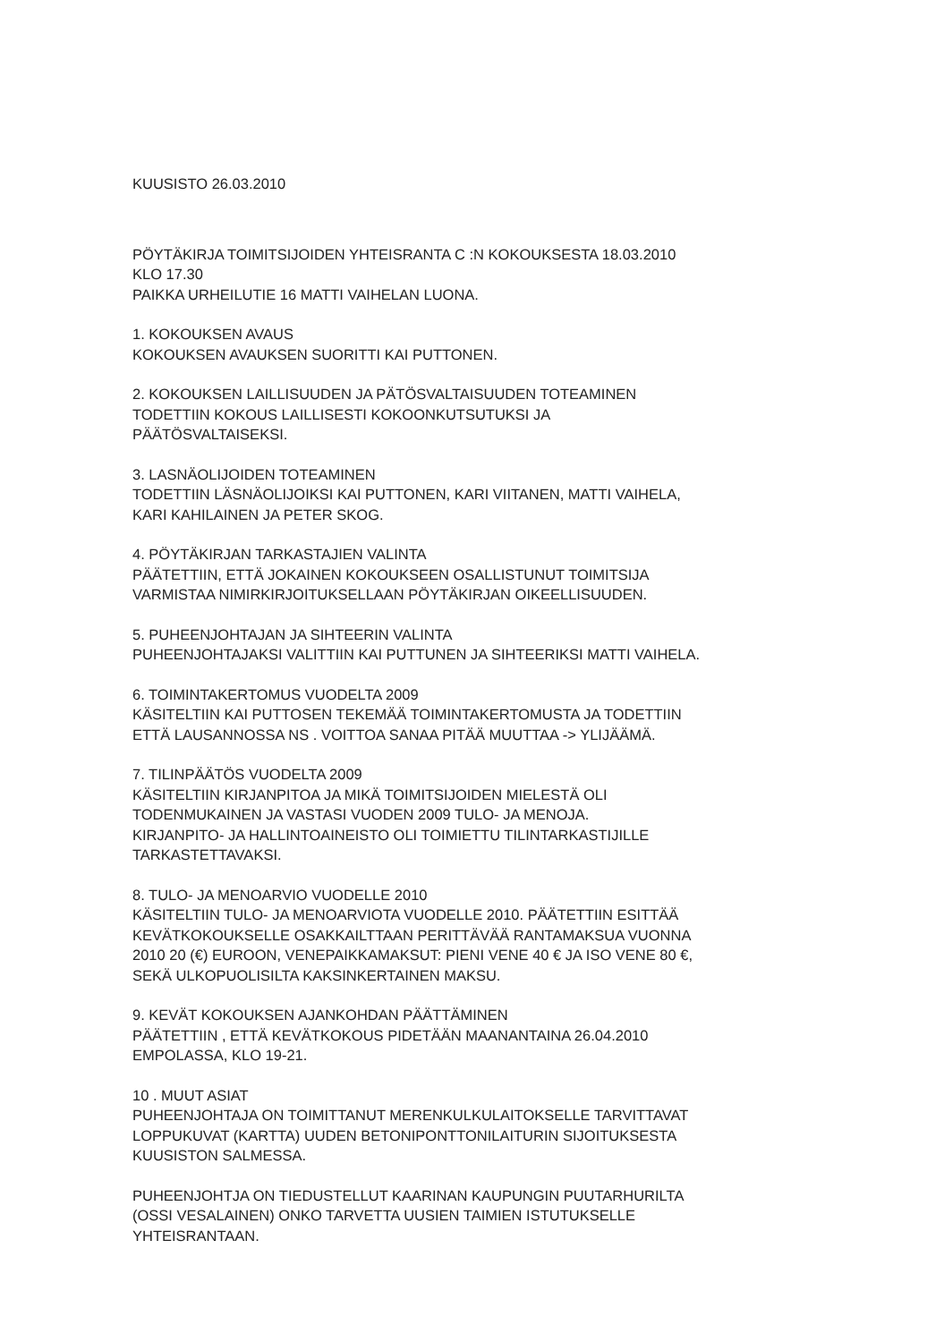KUUSISTO 26.03.2010
PÖYTÄKIRJA TOIMITSIJOIDEN YHTEISRANTA C :N KOKOUKSESTA 18.03.2010
KLO 17.30
PAIKKA URHEILUTIE 16 MATTI VAIHELAN LUONA.
1. KOKOUKSEN AVAUS
KOKOUKSEN AVAUKSEN SUORITTI KAI PUTTONEN.
2. KOKOUKSEN LAILLISUUDEN JA PÄTÖSVALTAISUUDEN TOTEAMINEN
TODETTIIN KOKOUS LAILLISESTI KOKOONKUTSUTUKSI JA
PÄÄTÖSVALTAISEKSI.
3. LASNÄOLIJOIDEN TOTEAMINEN
TODETTIIN LÄSNÄOLIJOIKSI KAI PUTTONEN, KARI VIITANEN, MATTI VAIHELA,
KARI KAHILAINEN JA PETER SKOG.
4. PÖYTÄKIRJAN TARKASTAJIEN VALINTA
PÄÄTETTIIN, ETTÄ JOKAINEN KOKOUKSEEN OSALLISTUNUT TOIMITSIJA
VARMISTAA NIMIRKIRJOITUKSELLAAN PÖYTÄKIRJAN OIKEELLISUUDEN.
5. PUHEENJOHTAJAN JA SIHTEERIN VALINTA
PUHEENJOHTAJAKSI VALITTIIN KAI PUTTUNEN JA SIHTEERIKSI MATTI VAIHELA.
6. TOIMINTAKERTOMUS VUODELTA 2009
KÄSITELTIIN KAI PUTTOSEN TEKEMÄÄ TOIMINTAKERTOMUSTA JA TODETTIIN
ETTÄ LAUSANNOSSA NS . VOITTOA SANAA PITÄÄ MUUTTAA -> YLIJÄÄMÄ.
7. TILINPÄÄTÖS VUODELTA 2009
KÄSITELTIIN KIRJANPITOA JA MIKÄ TOIMITSIJOIDEN MIELESTÄ OLI
TODENMUKAINEN JA VASTASI VUODEN 2009 TULO- JA MENOJA.
KIRJANPITO- JA HALLINTOAINEISTO OLI TOIMIETTU TILINTARKASTIJILLE
TARKASTETTAVAKSI.
8. TULO- JA MENOARVIO VUODELLE 2010
KÄSITELTIIN TULO- JA MENOARVIOTA VUODELLE 2010. PÄÄTETTIIN ESITTÄÄ
KEVÄTKOKOUKSELLE OSAKKAILTTAAN PERITTÄVÄÄ RANTAMAKSUA VUONNA
2010 20 (€) EUROON, VENEPAIKKAMAKSUT: PIENI VENE 40 € JA ISO VENE 80 €,
SEKÄ ULKOPUOLISILTA KAKSINKERTAINEN MAKSU.
9. KEVÄT KOKOUKSEN AJANKOHDAN PÄÄTTÄMINEN
PÄÄTETTIIN , ETTÄ KEVÄTKOKOUS PIDETÄÄN MAANANTAINA 26.04.2010
EMPOLASSA, KLO 19-21.
10 . MUUT ASIAT
PUHEENJOHTAJA ON TOIMITTANUT MERENKULKULAITOKSELLE TARVITTAVAT
LOPPUKUVAT (KARTTA) UUDEN BETONIPONTTONILAITURIN SIJOITUKSESTA
KUUSISTON SALMESSA.
PUHEENJOHTJA ON TIEDUSTELLUT KAARINAN KAUPUNGIN PUUTARHURILTA
(OSSI VESALAINEN) ONKO TARVETTA UUSIEN TAIMIEN ISTUTUKSELLE
YHTEISRANTAAN.